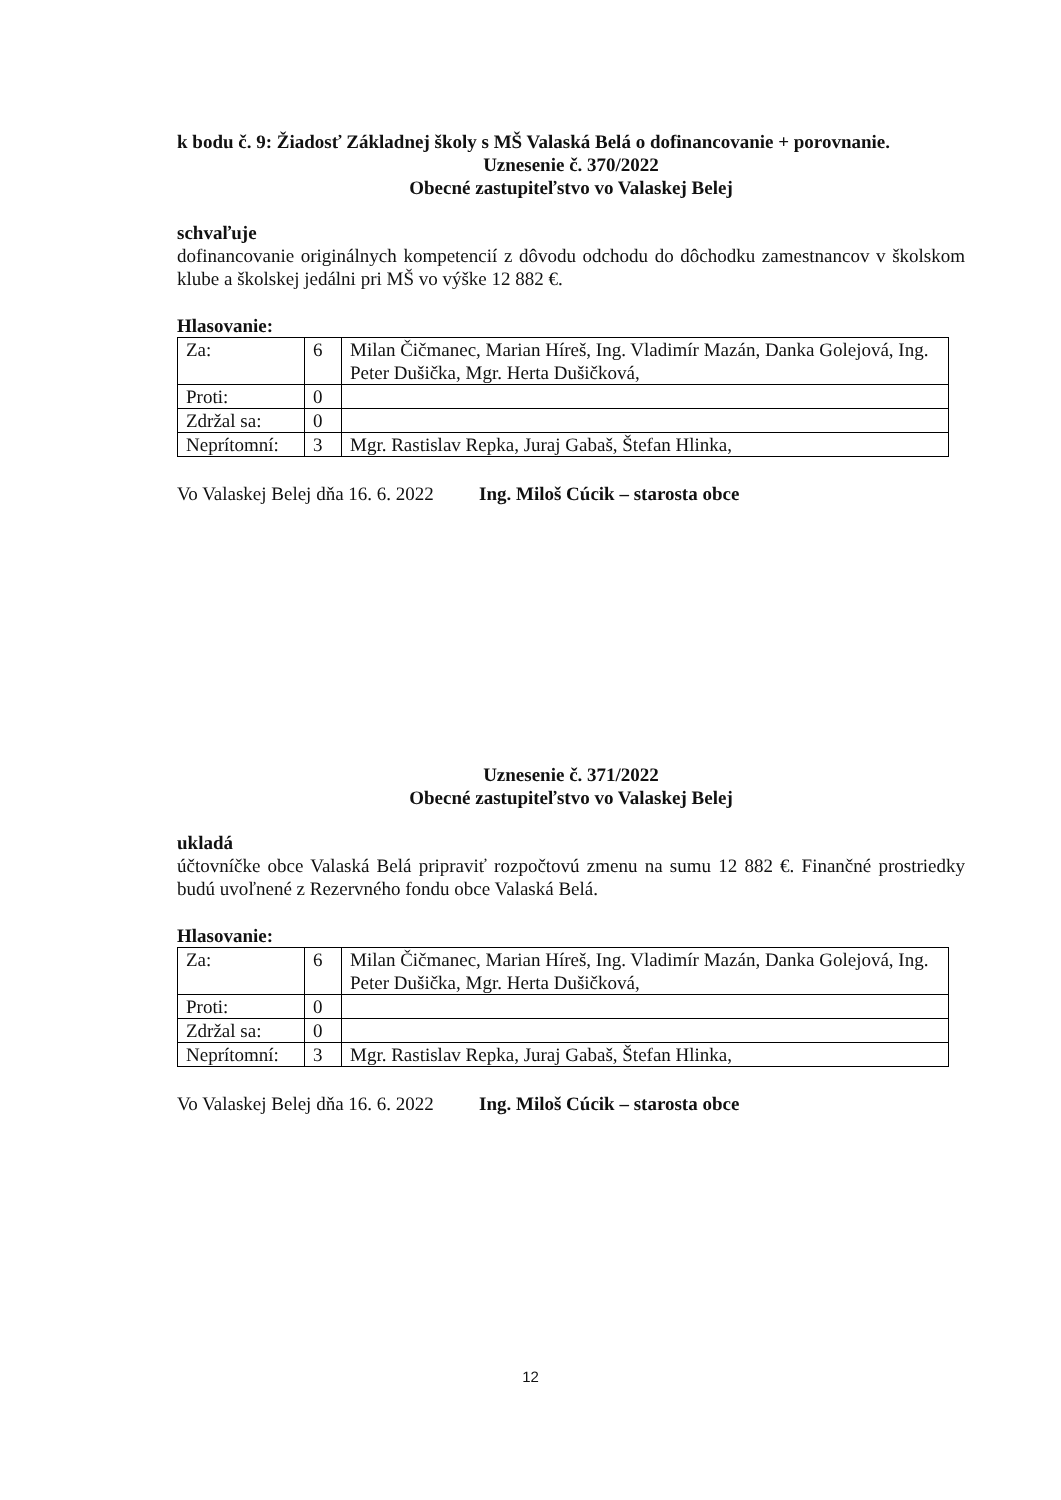k bodu č. 9: Žiadosť Základnej školy s MŠ Valaská Belá o dofinancovanie + porovnanie.
Uznesenie č. 370/2022
Obecné zastupiteľstvo vo Valaskej Belej
schvaľuje
dofinancovanie originálnych kompetencií z dôvodu odchodu do dôchodku zamestnancov v školskom klube a školskej jedálni pri MŠ vo výške 12 882 €.
Hlasovanie:
| Za: | 6 | Milan Čičmanec, Marian Híreš, Ing. Vladimír Mazán, Danka Golejová, Ing. Peter Dušička, Mgr. Herta Dušičková, |
| Proti: | 0 | |
| Zdržal sa: | 0 | |
| Neprítomní: | 3 | Mgr. Rastislav Repka, Juraj Gabaš, Štefan Hlinka, |
Vo Valaskej Belej dňa 16. 6. 2022 Ing. Miloš Cúcik – starosta obce
Uznesenie č. 371/2022
Obecné zastupiteľstvo vo Valaskej Belej
ukladá
účtovníčke obce Valaská Belá pripraviť rozpočtovú zmenu na sumu 12 882 €. Finančné prostriedky budú uvoľnené z Rezervného fondu obce Valaská Belá.
Hlasovanie:
| Za: | 6 | Milan Čičmanec, Marian Híreš, Ing. Vladimír Mazán, Danka Golejová, Ing. Peter Dušička, Mgr. Herta Dušičková, |
| Proti: | 0 | |
| Zdržal sa: | 0 | |
| Neprítomní: | 3 | Mgr. Rastislav Repka, Juraj Gabaš, Štefan Hlinka, |
Vo Valaskej Belej dňa 16. 6. 2022 Ing. Miloš Cúcik – starosta obce
12